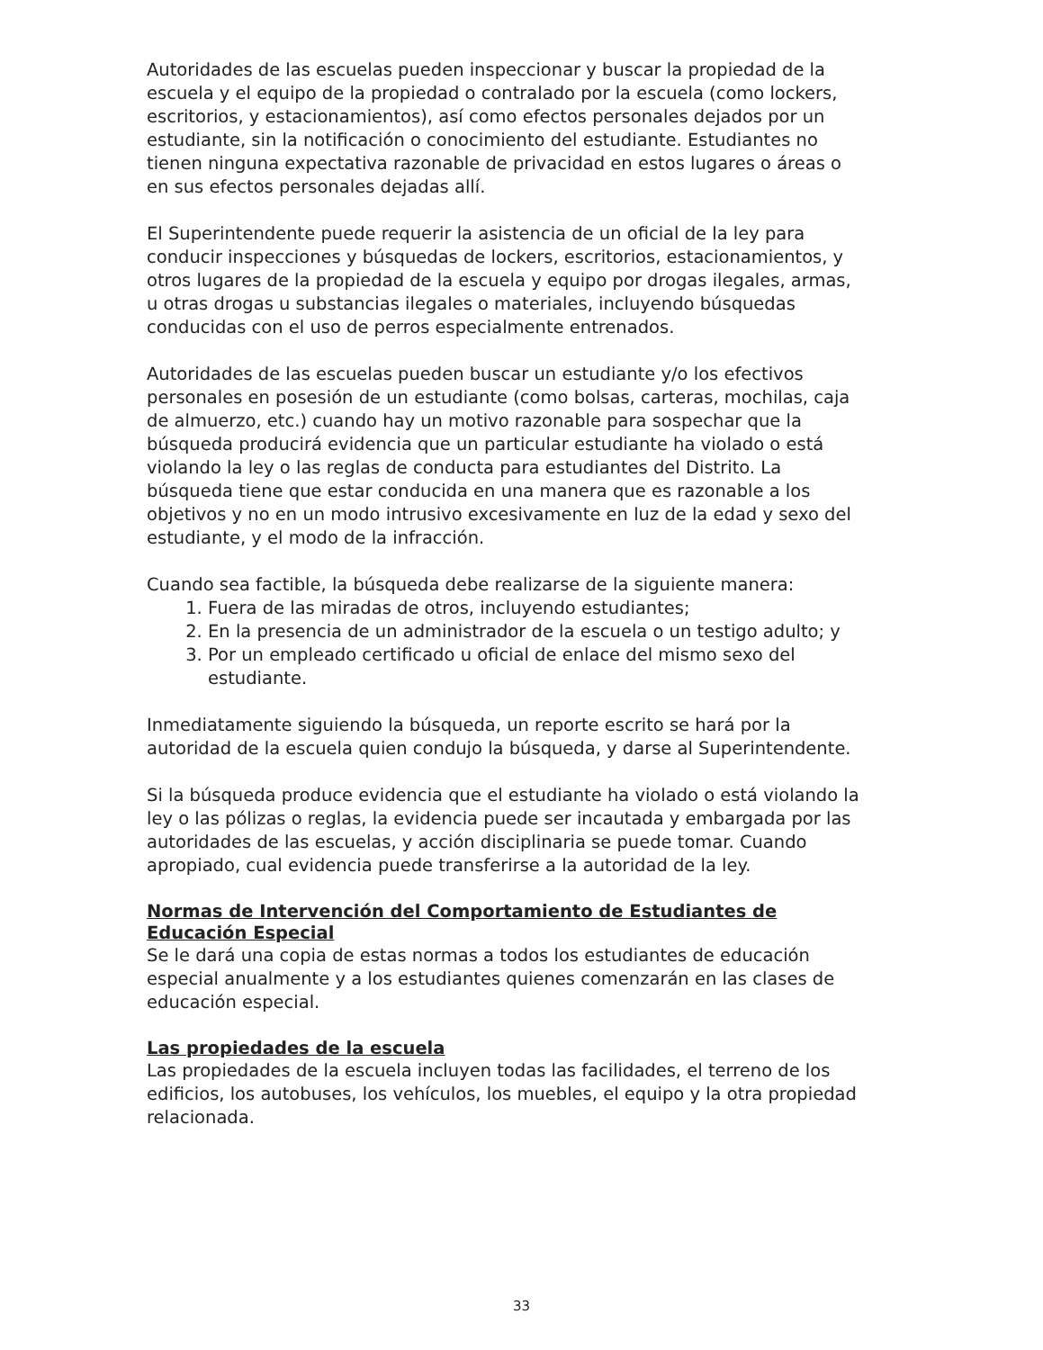Autoridades de las escuelas pueden inspeccionar y buscar la propiedad de la escuela y el equipo de la propiedad o contralado por la escuela (como lockers, escritorios, y estacionamientos), así como efectos personales dejados por un estudiante, sin la notificación o conocimiento del estudiante. Estudiantes no tienen ninguna expectativa razonable de privacidad en estos lugares o áreas o en sus efectos personales dejadas allí.
El Superintendente puede requerir la asistencia de un oficial de la ley para conducir inspecciones y búsquedas de lockers, escritorios, estacionamientos, y otros lugares de la propiedad de la escuela y equipo por drogas ilegales, armas, u otras drogas u substancias ilegales o materiales, incluyendo búsquedas conducidas con el uso de perros especialmente entrenados.
Autoridades de las escuelas pueden buscar un estudiante y/o los efectivos personales en posesión de un estudiante (como bolsas, carteras, mochilas, caja de almuerzo, etc.) cuando hay un motivo razonable para sospechar que la búsqueda producirá evidencia que un particular estudiante ha violado o está violando la ley o las reglas de conducta para estudiantes del Distrito. La búsqueda tiene que estar conducida en una manera que es razonable a los objetivos y no en un modo intrusivo excesivamente en luz de la edad y sexo del estudiante, y el modo de la infracción.
Cuando sea factible, la búsqueda debe realizarse de la siguiente manera:
1. Fuera de las miradas de otros, incluyendo estudiantes;
2. En la presencia de un administrador de la escuela o un testigo adulto; y
3. Por un empleado certificado u oficial de enlace del mismo sexo del estudiante.
Inmediatamente siguiendo la búsqueda, un reporte escrito se hará por la autoridad de la escuela quien condujo la búsqueda, y darse al Superintendente.
Si la búsqueda produce evidencia que el estudiante ha violado o está violando la ley o las pólizas o reglas, la evidencia puede ser incautada y embargada por las autoridades de las escuelas, y acción disciplinaria se puede tomar. Cuando apropiado, cual evidencia puede transferirse a la autoridad de la ley.
Normas de Intervención del Comportamiento de Estudiantes de Educación Especial
Se le dará una copia de estas normas a todos los estudiantes de educación especial anualmente y a los estudiantes quienes comenzarán en las clases de educación especial.
Las propiedades de la escuela
Las propiedades de la escuela incluyen todas las facilidades, el terreno de los edificios, los autobuses, los vehículos, los muebles, el equipo y la otra propiedad relacionada.
33